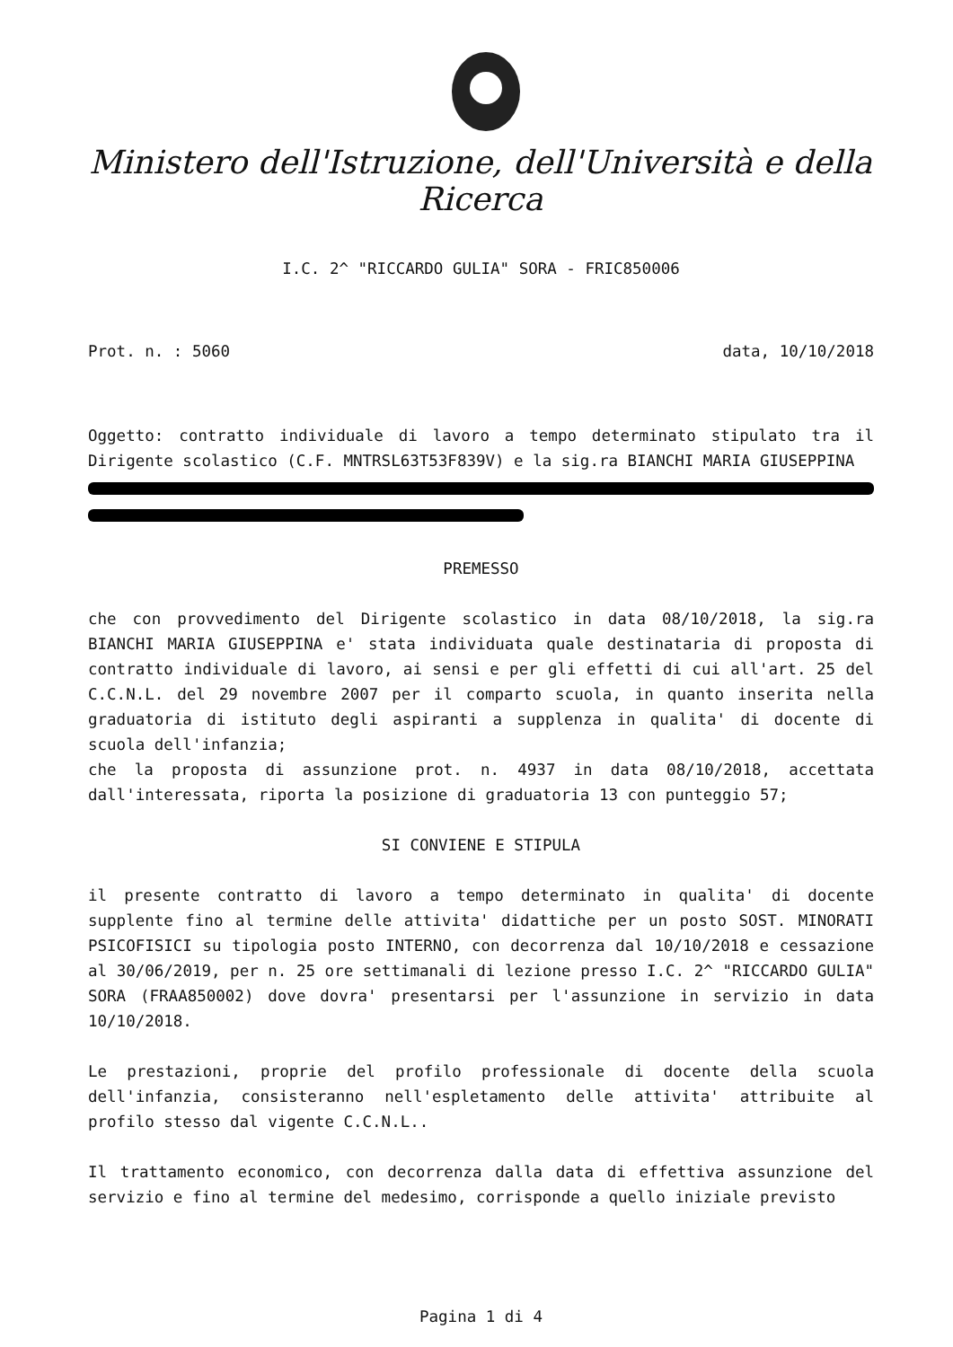Ministero dell'Istruzione, dell'Università e della Ricerca
I.C. 2^ "RICCARDO GULIA" SORA - FRIC850006
Prot. n. : 5060 data, 10/10/2018
Oggetto: contratto individuale di lavoro a tempo determinato stipulato tra il Dirigente scolastico (C.F. MNTRSL63T53F839V) e la sig.ra BIANCHI MARIA GIUSEPPINA
PREMESSO
che con provvedimento del Dirigente scolastico in data 08/10/2018, la sig.ra BIANCHI MARIA GIUSEPPINA e' stata individuata quale destinataria di proposta di contratto individuale di lavoro, ai sensi e per gli effetti di cui all'art. 25 del C.C.N.L. del 29 novembre 2007 per il comparto scuola, in quanto inserita nella graduatoria di istituto degli aspiranti a supplenza in qualita' di docente di scuola dell'infanzia;
che la proposta di assunzione prot. n. 4937 in data 08/10/2018, accettata dall'interessata, riporta la posizione di graduatoria 13 con punteggio 57;
SI CONVIENE E STIPULA
il presente contratto di lavoro a tempo determinato in qualita' di docente supplente fino al termine delle attivita' didattiche per un posto SOST. MINORATI PSICOFISICI su tipologia posto INTERNO, con decorrenza dal 10/10/2018 e cessazione al 30/06/2019, per n. 25 ore settimanali di lezione presso I.C. 2^ "RICCARDO GULIA" SORA (FRAA850002) dove dovra' presentarsi per l'assunzione in servizio in data 10/10/2018.
Le prestazioni, proprie del profilo professionale di docente della scuola dell'infanzia, consisteranno nell'espletamento delle attivita' attribuite al profilo stesso dal vigente C.C.N.L..
Il trattamento economico, con decorrenza dalla data di effettiva assunzione del servizio e fino al termine del medesimo, corrisponde a quello iniziale previsto
Pagina 1 di 4